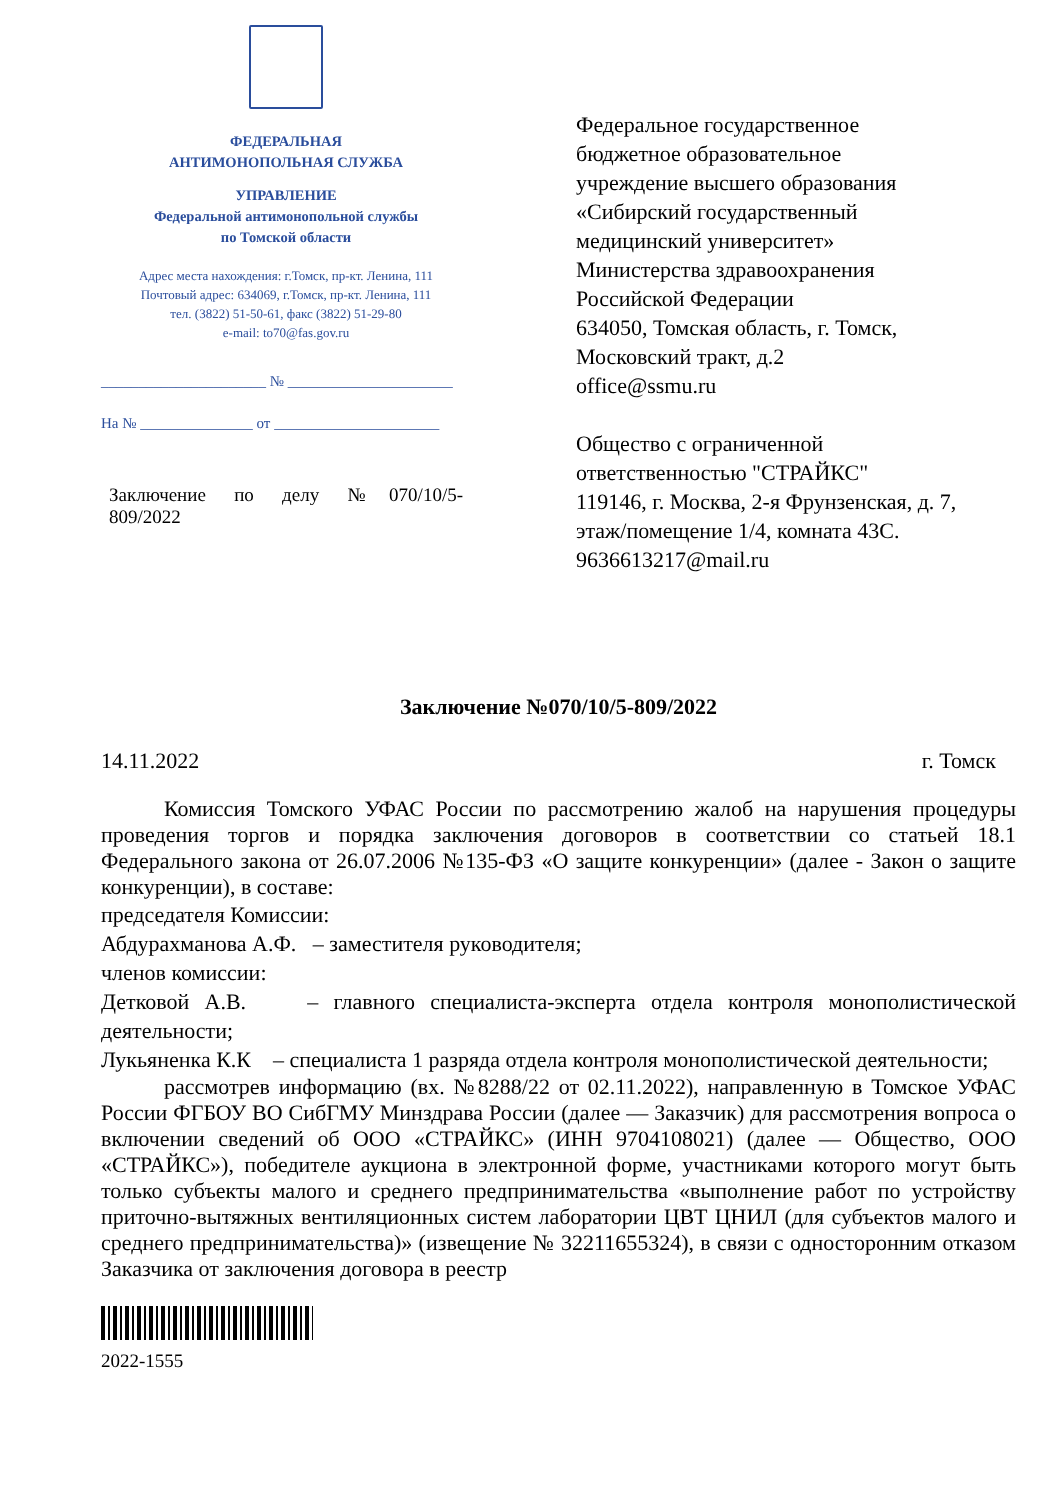ФЕДЕРАЛЬНАЯ
АНТИМОНОПОЛЬНАЯ СЛУЖБА
УПРАВЛЕНИЕ
Федеральной антимонопольной службы
по Томской области
Адрес места нахождения: г.Томск, пр-кт. Ленина, 111
Почтовый адрес: 634069, г.Томск, пр-кт. Ленина, 111
тел. (3822) 51-50-61, факс (3822) 51-29-80
e-mail: to70@fas.gov.ru
______________________ № ______________________
На № _______________ от ______________________
Заключение по делу №070/10/5-
809/2022
Федеральное государственное
бюджетное образовательное
учреждение высшего образования
«Сибирский государственный
медицинский университет»
Министерства здравоохранения
Российской Федерации
634050, Томская область, г. Томск,
Московский тракт, д.2
office@ssmu.ru
Общество с ограниченной
ответственностью "СТРАЙКС"
119146, г. Москва, 2-я Фрунзенская, д. 7,
этаж/помещение 1/4, комната 43С.
9636613217@mail.ru
Заключение №070/10/5-809/2022
14.11.2022 г. Томск
Комиссия Томского УФАС России по рассмотрению жалоб на нарушения процедуры проведения торгов и порядка заключения договоров в соответствии со статьей 18.1 Федерального закона от 26.07.2006 №135-ФЗ «О защите конкуренции» (далее - Закон о защите конкуренции), в составе:
председателя Комиссии:
Абдурахманова А.Ф. – заместителя руководителя;
членов комиссии:
Детковой А.В. – главного специалиста-эксперта отдела контроля монополистической деятельности;
Лукьяненка К.К – специалиста 1 разряда отдела контроля монополистической деятельности;
рассмотрев информацию (вх. №8288/22 от 02.11.2022), направленную в Томское УФАС России ФГБОУ ВО СибГМУ Минздрава России (далее — Заказчик) для рассмотрения вопроса о включении сведений об ООО «СТРАЙКС» (ИНН 9704108021) (далее — Общество, ООО «СТРАЙКС»), победителе аукциона в электронной форме, участниками которого могут быть только субъекты малого и среднего предпринимательства «выполнение работ по устройству приточно-вытяжных вентиляционных систем лаборатории ЦВТ ЦНИЛ (для субъектов малого и среднего предпринимательства)» (извещение № 32211655324), в связи с односторонним отказом Заказчика от заключения договора в реестр
2022-1555